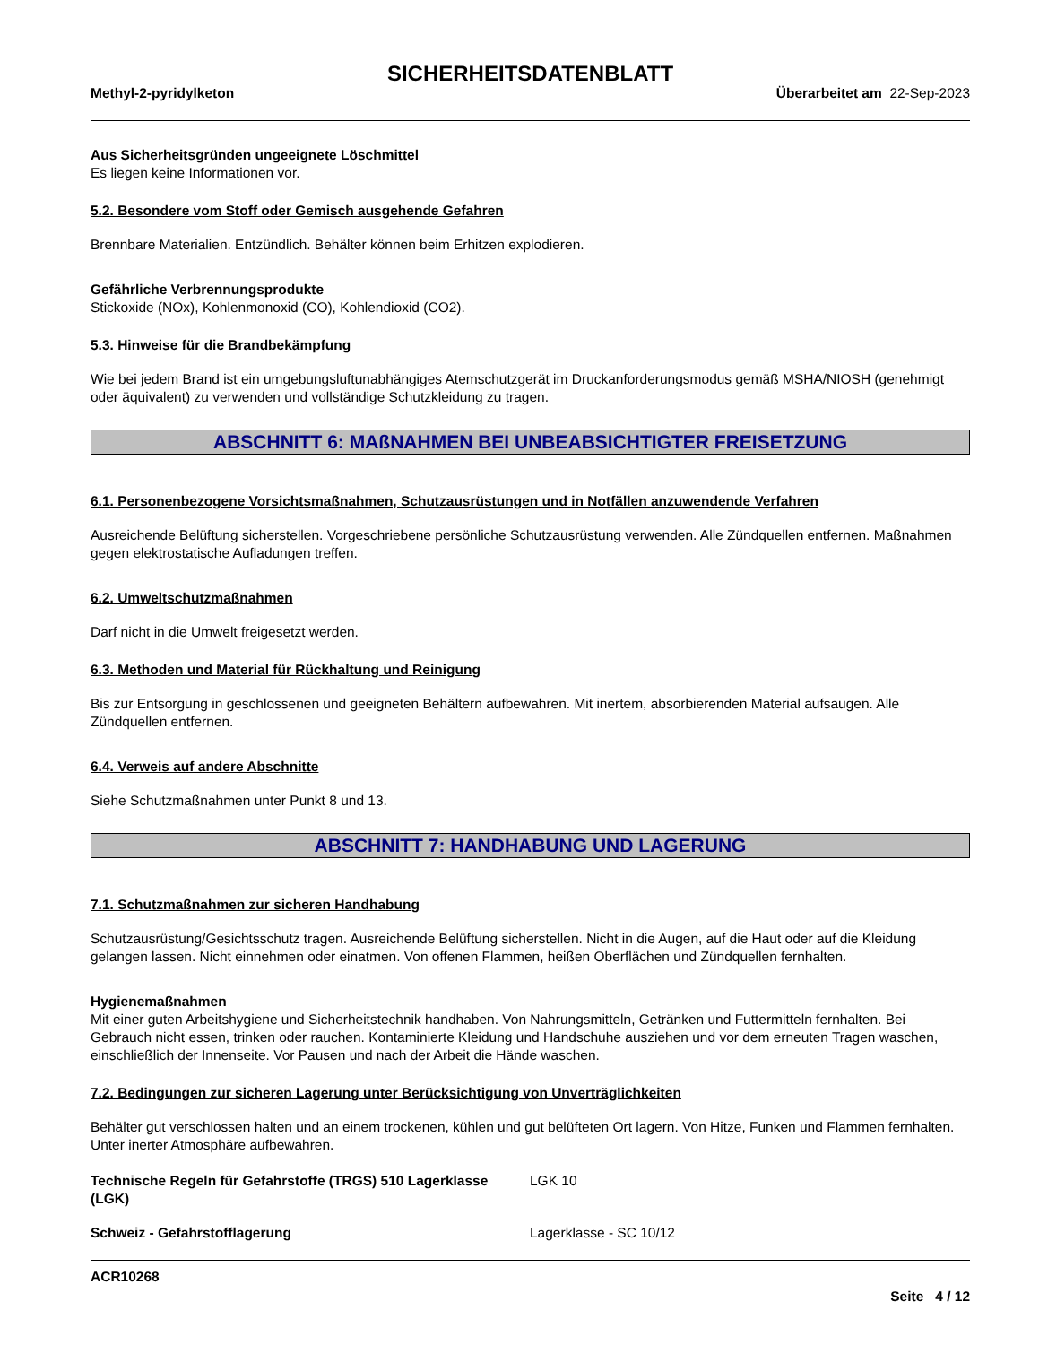SICHERHEITSDATENBLATT
Methyl-2-pyridylketon Überarbeitet am 22-Sep-2023
Aus Sicherheitsgründen ungeeignete Löschmittel
Es liegen keine Informationen vor.
5.2. Besondere vom Stoff oder Gemisch ausgehende Gefahren
Brennbare Materialien. Entzündlich. Behälter können beim Erhitzen explodieren.
Gefährliche Verbrennungsprodukte
Stickoxide (NOx), Kohlenmonoxid (CO), Kohlendioxid (CO2).
5.3. Hinweise für die Brandbekämpfung
Wie bei jedem Brand ist ein umgebungsluftunabhängiges Atemschutzgerät im Druckanforderungsmodus gemäß MSHA/NIOSH (genehmigt oder äquivalent) zu verwenden und vollständige Schutzkleidung zu tragen.
ABSCHNITT 6: MAßNAHMEN BEI UNBEABSICHTIGTER FREISETZUNG
6.1. Personenbezogene Vorsichtsmaßnahmen, Schutzausrüstungen und in Notfällen anzuwendende Verfahren
Ausreichende Belüftung sicherstellen. Vorgeschriebene persönliche Schutzausrüstung verwenden. Alle Zündquellen entfernen. Maßnahmen gegen elektrostatische Aufladungen treffen.
6.2. Umweltschutzmaßnahmen
Darf nicht in die Umwelt freigesetzt werden.
6.3. Methoden und Material für Rückhaltung und Reinigung
Bis zur Entsorgung in geschlossenen und geeigneten Behältern aufbewahren. Mit inertem, absorbierenden Material aufsaugen. Alle Zündquellen entfernen.
6.4. Verweis auf andere Abschnitte
Siehe Schutzmaßnahmen unter Punkt 8 und 13.
ABSCHNITT 7: HANDHABUNG UND LAGERUNG
7.1. Schutzmaßnahmen zur sicheren Handhabung
Schutzausrüstung/Gesichtsschutz tragen. Ausreichende Belüftung sicherstellen. Nicht in die Augen, auf die Haut oder auf die Kleidung gelangen lassen. Nicht einnehmen oder einatmen. Von offenen Flammen, heißen Oberflächen und Zündquellen fernhalten.
Hygienemaßnahmen
Mit einer guten Arbeitshygiene und Sicherheitstechnik handhaben. Von Nahrungsmitteln, Getränken und Futtermitteln fernhalten. Bei Gebrauch nicht essen, trinken oder rauchen. Kontaminierte Kleidung und Handschuhe ausziehen und vor dem erneuten Tragen waschen, einschließlich der Innenseite. Vor Pausen und nach der Arbeit die Hände waschen.
7.2. Bedingungen zur sicheren Lagerung unter Berücksichtigung von Unverträglichkeiten
Behälter gut verschlossen halten und an einem trockenen, kühlen und gut belüfteten Ort lagern. Von Hitze, Funken und Flammen fernhalten. Unter inerter Atmosphäre aufbewahren.
Technische Regeln für Gefahrstoffe (TRGS) 510 Lagerklasse (LGK) LGK 10
Schweiz - Gefahrstofflagerung Lagerklasse - SC 10/12
ACR10268
Seite 4 / 12